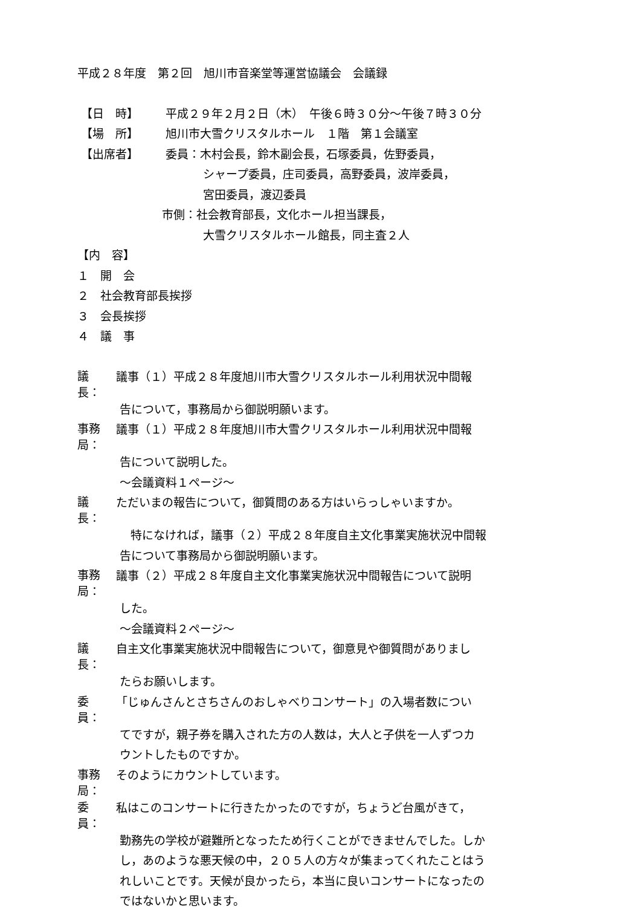平成２８年度　第２回　旭川市音楽堂等運営協議会　会議録
【日　時】 平成２９年２月２日（木）　午後６時３０分～午後７時３０分
【場　所】 旭川市大雪クリスタルホール　１階　第１会議室
【出席者】 委員：木村会長，鈴木副会長，石塚委員，佐野委員，
シャープ委員，庄司委員，高野委員，波岸委員，
宮田委員，渡辺委員
市側：社会教育部長，文化ホール担当課長，
大雪クリスタルホール館長，同主査２人
【内　容】
１　開　会
２　社会教育部長挨拶
３　会長挨拶
４　議　事
議　長：
議事（１）平成２８年度旭川市大雪クリスタルホール利用状況中間報
告について，事務局から御説明願います。
事務局：
議事（１）平成２８年度旭川市大雪クリスタルホール利用状況中間報
告について説明した。
～会議資料１ページ～
議　長：
ただいまの報告について，御質問のある方はいらっしゃいますか。
特になければ，議事（２）平成２８年度自主文化事業実施状況中間報
告について事務局から御説明願います。
事務局：
議事（２）平成２８年度自主文化事業実施状況中間報告について説明
した。
～会議資料２ページ～
議　長：
自主文化事業実施状況中間報告について，御意見や御質問がありまし
たらお願いします。
委　員：
「じゅんさんとさちさんのおしゃべりコンサート」の入場者数につい
てですが，親子券を購入された方の人数は，大人と子供を一人ずつカ
ウントしたものですか。
事務局：
そのようにカウントしています。
委　員：
私はこのコンサートに行きたかったのですが，ちょうど台風がきて，
勤務先の学校が避難所となったため行くことができませんでした。しか
し，あのような悪天候の中，２０５人の方々が集まってくれたことはう
れしいことです。天候が良かったら，本当に良いコンサートになったの
ではないかと思います。